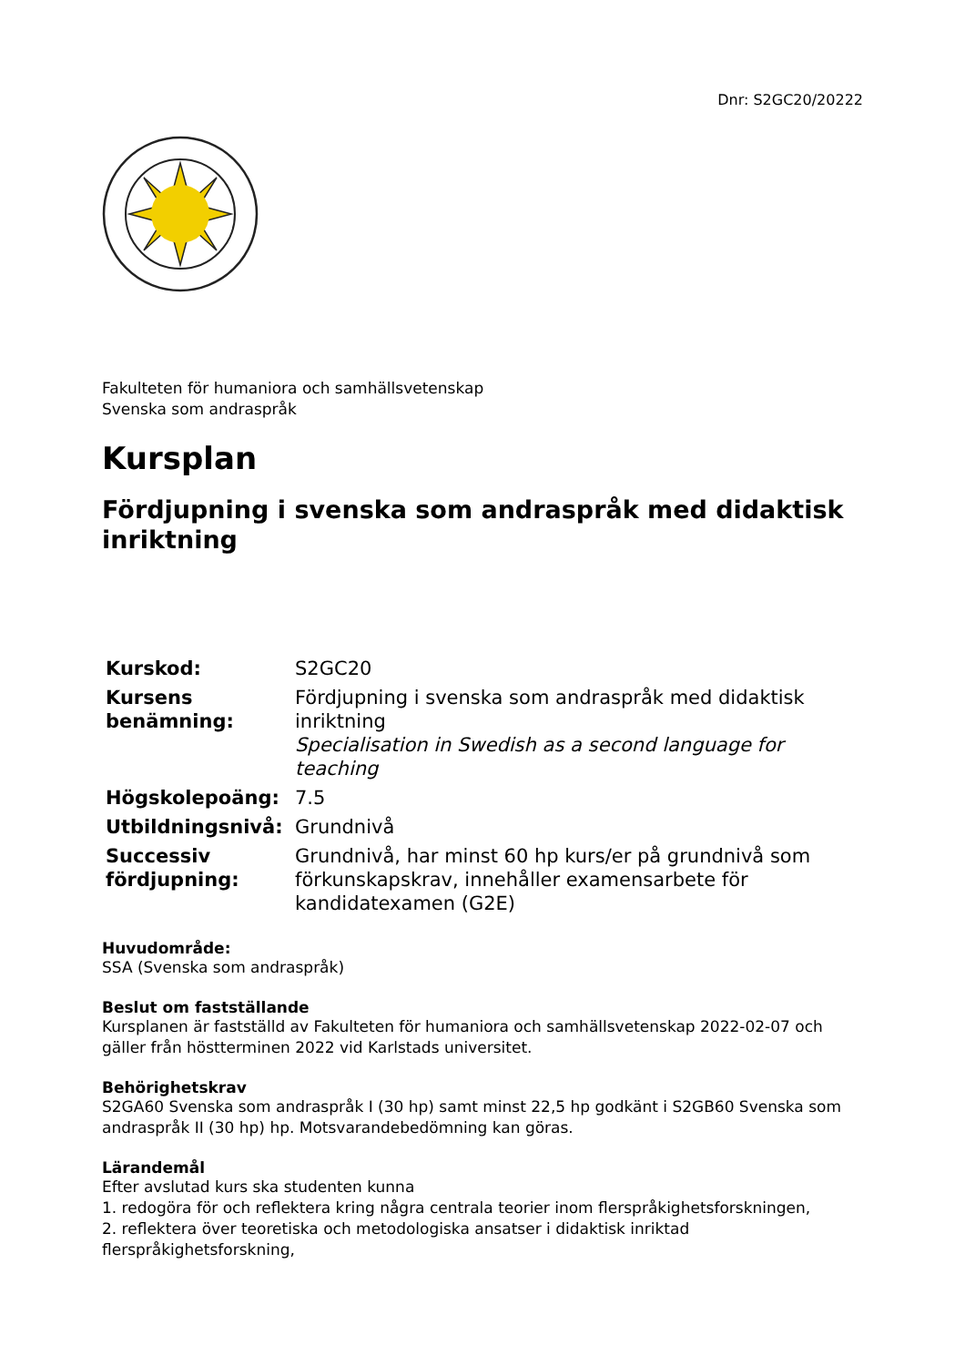Dnr: S2GC20/20222
Fakulteten för humaniora och samhällsvetenskap
Svenska som andraspråk
Kursplan
Fördjupning i svenska som andraspråk med didaktisk inriktning
| Kurskod: | S2GC20 |
| Kursens benämning: | Fördjupning i svenska som andraspråk med didaktisk inriktning Specialisation in Swedish as a second language for teaching |
| Högskolepoäng: | 7.5 |
| Utbildningsnivå: | Grundnivå |
| Successiv fördjupning: | Grundnivå, har minst 60 hp kurs/er på grundnivå som förkunskapskrav, innehåller examensarbete för kandidatexamen (G2E) |
Huvudområde:
SSA (Svenska som andraspråk)
Beslut om fastställande
Kursplanen är fastställd av Fakulteten för humaniora och samhällsvetenskap 2022-02-07 och gäller från höstterminen 2022 vid Karlstads universitet.
Behörighetskrav
S2GA60 Svenska som andraspråk I (30 hp) samt minst 22,5 hp godkänt i S2GB60 Svenska som andraspråk II (30 hp) hp. Motsvarandebedömning kan göras.
Lärandemål
Efter avslutad kurs ska studenten kunna
1. redogöra för och reflektera kring några centrala teorier inom flerspråkighetsforskningen,
2. reflektera över teoretiska och metodologiska ansatser i didaktisk inriktad flerspråkighetsforskning,